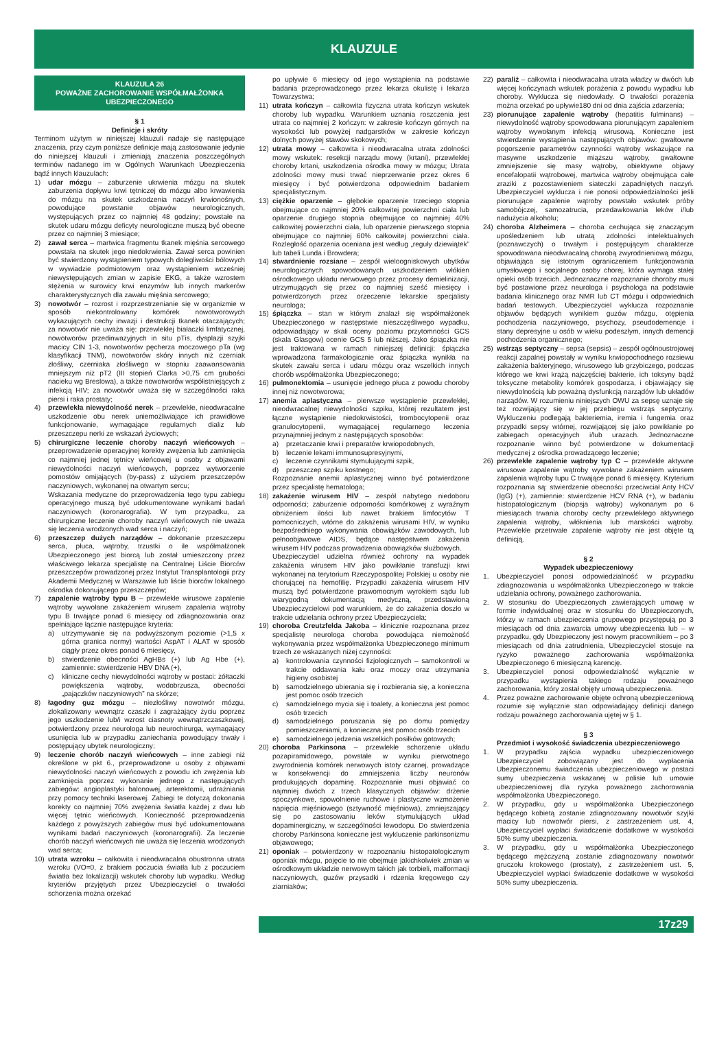KLAUZULE
KLAUZULA 26
POWAŻNE ZACHOROWANIE WSPÓŁMAŁŻONKA UBEZPIECZONEGO
§ 1
Definicje i skróty
Terminom użytym w niniejszej klauzuli nadaje się następujące znaczenia, przy czym poniższe definicje mają zastosowanie jedynie do niniejszej klauzuli i zmieniają znaczenia poszczególnych terminów nadanego im w Ogólnych Warunkach Ubezpieczenia bądź innych klauzulach:
1) udar mózgu – zaburzenie ukrwienia mózgu na skutek zaburzenia dopływu krwi tętniczej do mózgu albo krwawienia do mózgu na skutek uszkodzenia naczyń krwionośnych, powodujące powstanie objawów neurologicznych, występujących przez co najmniej 48 godziny; powstałe na skutek udaru mózgu deficyty neurologiczne muszą być obecne przez co najmniej 3 miesiące;
2) zawał serca – martwica fragmentu tkanek mięśnia sercowego powstała na skutek jego niedokrwienia. Zawał serca powinien być stwierdzony wystąpieniem typowych dolegliwości bólowych w wywiadzie podmiotowym oraz wystąpieniem wcześniej niewystępujących zmian w zapisie EKG, a także wzrostem stężenia w surowicy krwi enzymów lub innych markerów charakterystycznych dla zawału mięśnia sercowego;
3) nowotwór – rozrost i rozprzestrzenianie się w organizmie w sposób niekontrolowany komórek nowotworowych wykazujących cechy inwazji i destrukcji tkanek otaczających; za nowotwór nie uważa się: przewlekłej białaczki limfatycznej, nowotworów przedinwazyjnych in situ pTis, dysplazji szyjki macicy CIN 1-3, nowotworów pęcherza moczowego pTa (wg klasyfikacji TNM), nowotworów skóry innych niż czerniak złośliwy, czerniaka złośliwego w stopniu zaawansowania mniejszym niż pT2 (III stopień Clarka >0,75 cm grubości nacieku wg Breslowa), a także nowotworów współistniejących z infekcją HIV; za nowotwór uważa się w szczególności raka piersi i raka prostaty;
4) przewlekła niewydolność nerek – przewlekłe, nieodwracalne uszkodzenie obu nerek uniemożliwiające ich prawidłowe funkcjonowanie, wymagające regularnych dializ lub przeszczepu nerki ze wskazań życiowych;
5) chirurgiczne leczenie choroby naczyń wieńcowych – przeprowadzenie operacyjnej korekty zwężenia lub zamknięcia co najmniej jednej tętnicy wieńcowej u osoby z objawami niewydolności naczyń wieńcowych, poprzez wytworzenie pomostów omijających (by-pass) z użyciem przeszczepów naczyniowych, wykonanej na otwartym sercu;
Wskazania medyczne do przeprowadzenia tego typu zabiegu operacyjnego muszą być udokumentowane wynikami badań naczyniowych (koronarografia). W tym przypadku, za chirurgiczne leczenie choroby naczyń wieńcowych nie uważa się leczenia wrodzonych wad serca i naczyń;
6) przeszczep dużych narządów – dokonanie przeszczepu serca, płuca, wątroby, trzustki o ile współmałżonek Ubezpieczonego jest biorcą lub został umieszczony przez właściwego lekarza specjalistę na Centralnej Liście Biorców przeszczepów prowadzonej przez Instytut Transplantologii przy Akademii Medycznej w Warszawie lub liście biorców lokalnego ośrodka dokonującego przeszczepów;
7) zapalenie wątroby typu B – przewlekłe wirusowe zapalenie wątroby wywołane zakażeniem wirusem zapalenia wątroby typu B trwające ponad 6 miesięcy od zdiagnozowania oraz spełniające łącznie następujące kryteria:
a) utrzymywanie się na podwyższonym poziomie (>1,5 x górna granica normy) wartości AspAT i ALAT w sposób ciągły przez okres ponad 6 miesięcy,
b) stwierdzenie obecności AgHBs (+) lub Ag Hbe (+), zamiennie: stwierdzenie HBV DNA (+),
c) kliniczne cechy niewydolności wątroby w postaci: żółtaczki powiększenia wątroby, wodobrzusza, obecności „pajączków naczyniowych” na skórze;
8) łagodny guz mózgu – niezłośliwy nowotwór mózgu, zlokalizowany wewnątrz czaszki i zagrażający życiu poprzez jego uszkodzenie lub/i wzrost ciasnoty wewnątrzczaszkowej, potwierdzony przez neurologa lub neurochirurga, wymagający usunięcia lub w przypadku zaniechania powodujący trwały i postępujący ubytek neurologiczny;
9) leczenie chorób naczyń wieńcowych – inne zabiegi niż określone w pkt 6., przeprowadzone u osoby z objawami niewydolności naczyń wieńcowych z powodu ich zwężenia lub zamknięcia poprzez wykonanie jednego z następujących zabiegów: angioplastyki balonowej, arterektomii, udrażniania przy pomocy techniki laserowej. Zabiegi te dotyczą dokonania korekty co najmniej 70% zwężenia światła każdej z dwu lub więcej tętnic wieńcowych. Konieczność przeprowadzenia każdego z powyższych zabiegów musi być udokumentowana wynikami badań naczyniowych (koronarografii). Za leczenie chorób naczyń wieńcowych nie uważa się leczenia wrodzonych wad serca;
10) utrata wzroku – całkowita i nieodwracalna obustronna utrata wzroku (VO=0, z brakiem poczucia światła lub z poczuciem światła bez lokalizacji) wskutek choroby lub wypadku. Według kryteriów przyjętych przez Ubezpieczyciel o trwałości schorzenia można orzekać
po upływie 6 miesięcy od jego wystąpienia na podstawie badania przeprowadzonego przez lekarza okulistę i lekarza Towarzystwa;
11) utrata kończyn – całkowita fizyczna utrata kończyn wskutek choroby lub wypadku. Warunkiem uznania roszczenia jest utrata co najmniej 2 kończyn: w zakresie kończyn górnych na wysokości lub powyżej nadgarstków w zakresie kończyn dolnych powyżej stawów skokowych;
12) utrata mowy – całkowita i nieodwracalna utrata zdolności mowy wskutek: resekcji narządu mowy (krtani), przewlekłej choroby krtani, uszkodzenia ośrodka mowy w mózgu; Utrata zdolności mowy musi trwać nieprzerwanie przez okres 6 miesięcy i być potwierdzona odpowiednim badaniem specjalistycznym.
13) ciężkie oparzenie – głębokie oparzenie trzeciego stopnia obejmujące co najmniej 20% całkowitej powierzchni ciała lub oparzenie drugiego stopnia obejmujące co najmniej 40% całkowitej powierzchni ciała, lub oparzenie pierwszego stopnia obejmujące co najmniej 60% całkowitej powierzchni ciała. Rozległość oparzenia oceniana jest według „reguły dziewiątek” lub tabeli Lunda i Browdera;
14) stwardnienie rozsiane – zespół wieloogniskowych ubytków neurologicznych spowodowanych uszkodzeniem włókien ośrodkowego układu nerwowego przez procesy demielinizacji, utrzymujących się przez co najmniej sześć miesięcy i potwierdzonych przez orzeczenie lekarskie specjalisty neurologa;
15) śpiączka – stan w którym znalazł się współmałżonek Ubezpieczonego w następstwie nieszczęśliwego wypadku, odpowiadający w skali oceny poziomu przytomności GCS (skala Glasgow) ocenie GCS 5 lub niższej. Jako śpiączka nie jest traktowana w ramach niniejszej definicji: śpiączka wprowadzona farmakologicznie oraz śpiączka wynikła na skutek zawału serca i udaru mózgu oraz wszelkich innych chorób współmałżonka Ubezpieczonego;
16) pulmonektomia – usunięcie jednego płuca z powodu choroby innej niż nowotworowa;
17) anemia aplastyczna – pierwsze wystąpienie przewlekłej, nieodwracalnej niewydolności szpiku, której rezultatem jest łączne wystąpienie niedokrwistości, trombocytopenii oraz granulocytopenii, wymagającej regularnego leczenia przynajmniej jednym z następujących sposobów:
a) przetaczanie krwi i preparatów krwiopodobnych,
b) leczenie lekami immunosupresyjnymi,
c) leczenie czynnikami stymulującymi szpik,
d) przeszczep szpiku kostnego;
Rozpoznanie anemii aplastycznej winno być potwierdzone przez specjalistę hematologa;
18) zakażenie wirusem HIV – zespół nabytego niedoboru odporności; zaburzenie odporności komórkowej z wyraźnym obniżeniem ilości lub nawet brakiem limfocytów T pomocniczych, wtórne do zakażenia wirusami HIV, w wyniku bezpośredniego wykonywania obowiązków zawodowych, lub pełnoobjawowe AIDS, będące następstwem zakażenia wirusem HIV podczas prowadzenia obowiązków służbowych.
Ubezpieczyciel udzielna również ochrony na wypadek zakażenia wirusem HIV jako powikłanie transfuzji krwi wykonanej na terytorium Rzeczypospolitej Polskiej u osoby nie chorującej na hemofilię. Przypadki zakażenia wirusem HIV muszą być potwierdzone prawomocnym wyrokiem sądu lub wiarygodną dokumentacją medyczną, przedstawioną Ubezpieczycielowi pod warunkiem, że do zakażenia doszło w trakcie udzielania ochrony przez Ubezpieczyciela;
19) choroba Creutzfelda Jakoba – klinicznie rozpoznana przez specjalistę neurologa choroba powodująca niemożność wykonywania przez współmałżonka Ubezpieczonego minimum trzech ze wskazanych niżej czynności:
a) kontrolowania czynności fizjologicznych – samokontroli w trakcie oddawania kału oraz moczy oraz utrzymania higieny osobistej
b) samodzielnego ubierania się i rozbierania się, a konieczna jest pomoc osób trzecich
c) samodzielnego mycia się i toalety, a konieczna jest pomoc osób trzecich
d) samodzielnego poruszania się po domu pomiędzy pomieszczeniami, a konieczna jest pomoc osób trzecich
e) samodzielnego jedzenia wszelkich posiłków gotowych;
20) choroba Parkinsona – przewlekłe schorzenie układu pozapiramidowego, powstałe w wyniku pierwotnego zwyrodnienia komórek nerwowych istoty czarnej, prowadzące w konsekwencji do zmniejszenia liczby neuronów produkujących dopaminę. Rozpoznanie musi objawiać co najmniej dwóch z trzech klasycznych objawów: drżenie spoczynkowe, spowolnienie ruchowe i plastyczne wzmożenie napięcia mięśniowego (sztywność mięśniowa), zmniejszający się po zastosowaniu leków stymulujących układ dopaminergiczny, w szczególności lewodopu. Do stwierdzenia choroby Parkinsona konieczne jest wykluczenie parkinsonizmu objawowego;
21) oponiak – potwierdzony w rozpoznaniu histopatologicznym oponiak mózgu, pojęcie to nie obejmuje jakichkolwiek zmian w ośrodkowym układzie nerwowym takich jak torbieli, malformacji naczyniowych, guzów przysadki i rdzenia kręgowego czy ziarniaków;
22) paraliż – całkowita i nieodwracalna utrata władzy w dwóch lub więcej kończynach wskutek porażenia z powodu wypadku lub choroby. Wyklucza się niedowłady. O trwałości porażenia można orzekać po upływie180 dni od dnia zajścia zdarzenia;
23) piorunujące zapalenie wątroby (hepatitis fulminans) – niewydolność wątroby spowodowana piorunującym zapaleniem wątroby wywołanym infekcją wirusową. Konieczne jest stwierdzenie wystąpienia następujących objawów: gwałtowne pogorszenie parametrów czynności wątroby wskazujące na masywne uszkodzenie miąższu wątroby, gwałtowne zmniejszenie się masy wątroby, obiektywne objawy encefalopatii wątrobowej, martwica wątroby obejmująca całe zraziki z pozostawieniem siateczki zapadniętych naczyń. Ubezpieczyciel wyklucza i nie ponosi odpowiedzialności jeśli piorunujące zapalenie wątroby powstało wskutek próby samobójczej, samozatrucia, przedawkowania leków i/lub nadużycia alkoholu;
24) choroba Alzheimera – choroba cechująca się znaczącym upośledzeniem lub utratą zdolności intelektualnych (poznawczych) o trwałym i postępującym charakterze spowodowana nieodwracalną chorobą zwyrodnieniową mózgu, objawiająca się istotnym ograniczeniem funkcjonowania umysłowego i socjalnego osoby chorej, która wymaga stałej opieki osób trzecich. Jednoznaczne rozpoznanie choroby musi być postawione przez neurologa i psychologa na podstawie badania klinicznego oraz NMR lub CT mózgu i odpowiednich badań testowych. Ubezpieczyciel wyklucza rozpoznanie objawów będących wynikiem guzów mózgu, otępienia pochodzenia naczyniowego, psychozy, pseudodemencje i stany depresyjne u osób w wieku podeszłym, innych demencji pochodzenia organicznego;
25) wstrząs septyczny – sepsa (sepsis) – zespół ogólnoustrojowej reakcji zapalnej powstały w wyniku krwiopochodnego rozsiewu zakażenia bakteryjnego, wirusowego lub grzybiczego, podczas którego we krwi krążą najczęściej bakterie, ich toksyny bądź toksyczne metabolity komórek gospodarza, i objawiający się niewydolnością lub poważną dysfunkcją narządów lub układów narządów. W rozumieniu niniejszych OWU za sepsę uznaje się też rozwijający się w jej przebiegu wstrząs septyczny. Wykluczeniu podlegają bakteriemia, iremia i fungemia oraz przypadki sepsy wtórnej, rozwijającej się jako powikłanie po zabiegach operacyjnych i/lub urazach. Jednoznaczne rozpoznanie winno być potwierdzone w dokumentacji medycznej z ośrodka prowadzącego leczenie;
26) przewlekłe zapalenie wątroby typ C – przewlekłe aktywne wirusowe zapalenie wątroby wywołane zakażeniem wirusem zapalenia wątroby tupu C trwające ponad 6 miesięcy. Kryterium rozpoznania są: stwierdzenie obecności przeciwciał Anty HCV (IgG) (+), zamiennie: stwierdzenie HCV RNA (+), w badaniu histopatologicznym (biopsja wątroby) wykonanym po 6 miesiącach trwania choroby cechy przewlekłego aktywnego zapalenia wątroby, włóknienia lub marskości wątroby. Przewlekłe przetrwałe zapalenie wątroby nie jest objęte tą definicją.
§ 2
Wypadek ubezpieczeniowy
1. Ubezpieczyciel ponosi odpowiedzialność w przypadku zdiagnozowania u współmałżonka Ubezpieczonego w trakcie udzielania ochrony, poważnego zachorowania.
2. W stosunku do Ubezpieczonych zawierających umowę w formie indywidualnej oraz w stosunku do Ubezpieczonych, którzy w ramach ubezpieczenia grupowego przystępują po 3 miesiącach od dnia zawarcia umowy ubezpieczenia lub – w przypadku, gdy Ubezpieczony jest nowym pracownikiem – po 3 miesiącach od dnia zatrudnienia, Ubezpieczyciel stosuje na ryzyko poważnego zachorowania współmałżonka Ubezpieczonego 6 miesięczną karencję.
3. Ubezpieczyciel ponosi odpowiedzialność wyłącznie w przypadku wystąpienia takiego rodzaju poważnego zachorowania, który został objęty umową ubezpieczenia.
4. Przez poważne zachorowanie objęte ochroną ubezpieczeniową rozumie się wyłącznie stan odpowiadający definicji danego rodzaju poważnego zachorowania ujętej w § 1.
§ 3
Przedmiot i wysokość świadczenia ubezpieczeniowego
1. W przypadku zajścia wypadku ubezpieczeniowego Ubezpieczyciel zobowiązany jest do wypłacenia Ubezpieczonemu świadczenia ubezpieczeniowego w postaci sumy ubezpieczenia wskazanej w polisie lub umowie ubezpieczeniowej dla ryzyka poważnego zachorowania współmałżonka Ubezpieczonego.
2. W przypadku, gdy u współmałżonka Ubezpieczonego będącego kobietą zostanie zdiagnozowany nowotwór szyjki macicy lub nowotwór piersi, z zastrzeżeniem ust. 4, Ubezpieczyciel wypłaci świadczenie dodatkowe w wysokości 50% sumy ubezpieczenia.
3. W przypadku, gdy u współmałżonka Ubezpieczonego będącego mężczyzną zostanie zdiagnozowany nowotwór gruczołu krokowego (prostaty), z zastrzeżeniem ust. 5, Ubezpieczyciel wypłaci świadczenie dodatkowe w wysokości 50% sumy ubezpieczenia.
17z29